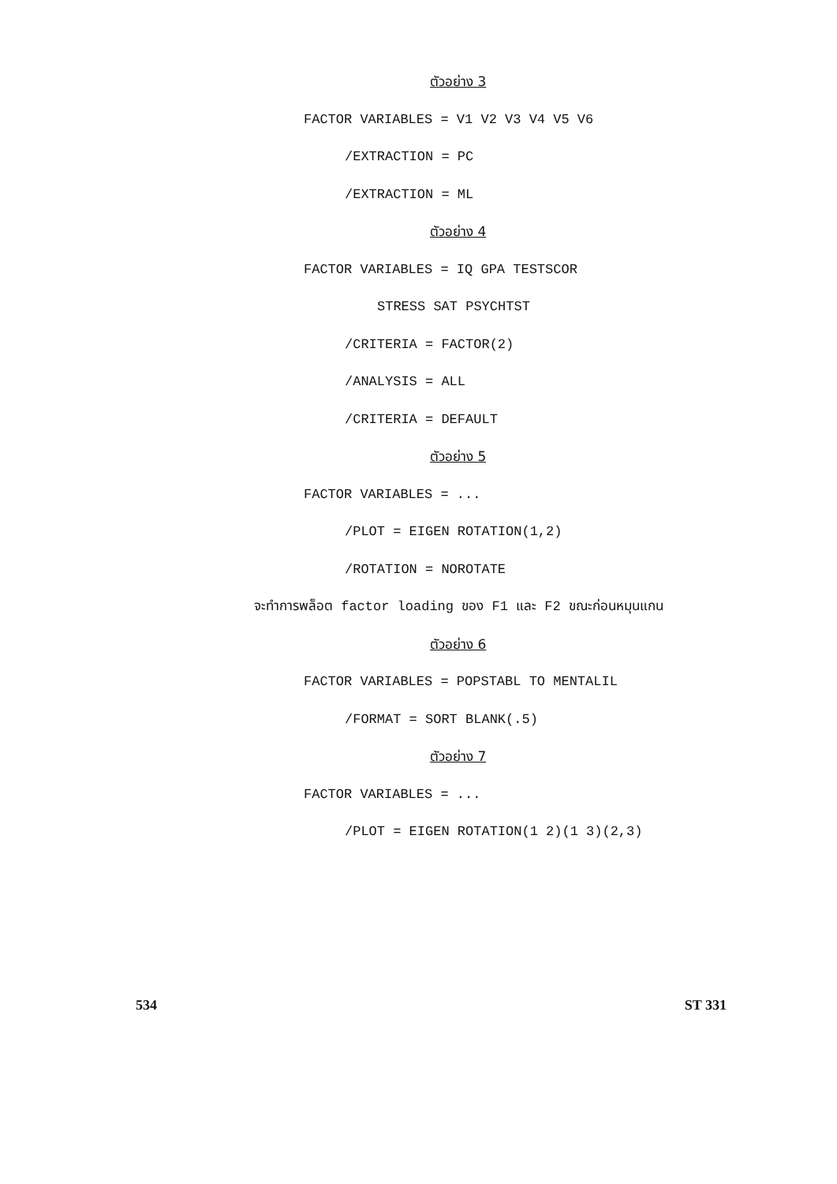ตัวอย่าง 3
FACTOR VARIABLES = V1 V2 V3 V4 V5 V6
/EXTRACTION = PC
/EXTRACTION = ML
ตัวอย่าง 4
FACTOR VARIABLES = IQ GPA TESTSCOR
STRESS SAT PSYCHTST
/CRITERIA = FACTOR(2)
/ANALYSIS = ALL
/CRITERIA = DEFAULT
ตัวอย่าง 5
FACTOR VARIABLES = ...
/PLOT = EIGEN ROTATION(1,2)
/ROTATION = NOROTATE
จะทำการพล็อต factor loading ของ F1 และ F2 ขณะก่อนหมุนแกน
ตัวอย่าง 6
FACTOR VARIABLES = POPSTABL TO MENTALIL
/FORMAT = SORT BLANK(.5)
ตัวอย่าง 7
FACTOR VARIABLES = ...
/PLOT = EIGEN ROTATION(1 2)(1 3)(2,3)
534 ST 331